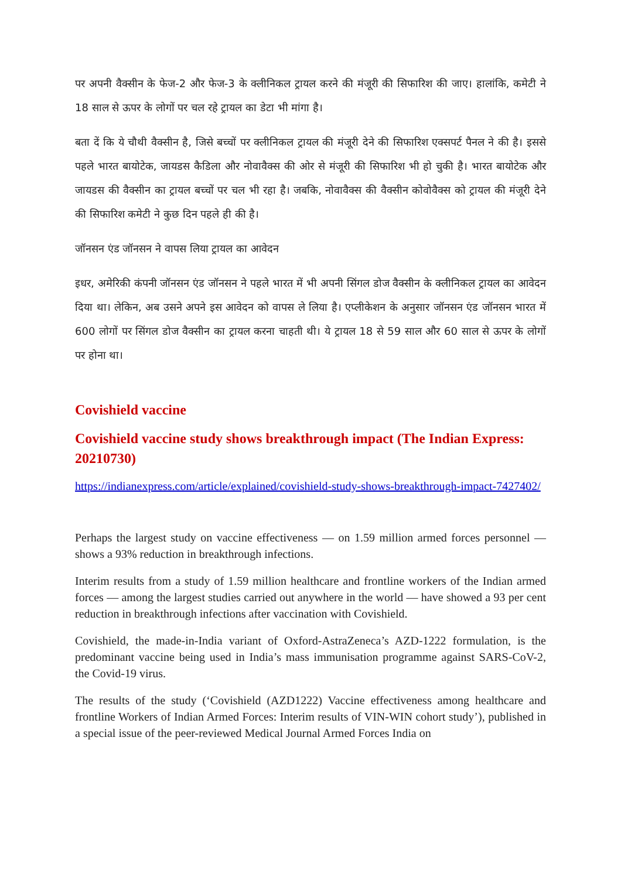पर अपनी वैक्सीन के फेज-2 और फेज-3 के क्लीनिकल ट्रायल करने की मंजूरी की सिफारिश की जाए। हालांकि, कमेटी ने 18 साल से ऊपर के लोगों पर चल रहे ट्रायल का डेटा भी मांगा है।
बता दें कि ये चौथी वैक्सीन है, जिसे बच्चों पर क्लीनिकल ट्रायल की मंजूरी देने की सिफारिश एक्सपर्ट पैनल ने की है। इससे पहले भारत बायोटेक, जायडस कैडिला और नोवावैक्स की ओर से मंजूरी की सिफारिश भी हो चुकी है। भारत बायोटेक और जायडस की वैक्सीन का ट्रायल बच्चों पर चल भी रहा है। जबकि, नोवावैक्स की वैक्सीन कोवोवैक्स को ट्रायल की मंजूरी देने की सिफारिश कमेटी ने कुछ दिन पहले ही की है।
जॉनसन एंड जॉनसन ने वापस लिया ट्रायल का आवेदन
इधर, अमेरिकी कंपनी जॉनसन एंड जॉनसन ने पहले भारत में भी अपनी सिंगल डोज वैक्सीन के क्लीनिकल ट्रायल का आवेदन दिया था। लेकिन, अब उसने अपने इस आवेदन को वापस ले लिया है। एप्लीकेशन के अनुसार जॉनसन एंड जॉनसन भारत में 600 लोगों पर सिंगल डोज वैक्सीन का ट्रायल करना चाहती थी। ये ट्रायल 18 से 59 साल और 60 साल से ऊपर के लोगों पर होना था।
Covishield vaccine
Covishield vaccine study shows breakthrough impact (The Indian Express: 20210730)
https://indianexpress.com/article/explained/covishield-study-shows-breakthrough-impact-7427402/
Perhaps the largest study on vaccine effectiveness — on 1.59 million armed forces personnel — shows a 93% reduction in breakthrough infections.
Interim results from a study of 1.59 million healthcare and frontline workers of the Indian armed forces — among the largest studies carried out anywhere in the world — have showed a 93 per cent reduction in breakthrough infections after vaccination with Covishield.
Covishield, the made-in-India variant of Oxford-AstraZeneca’s AZD-1222 formulation, is the predominant vaccine being used in India’s mass immunisation programme against SARS-CoV-2, the Covid-19 virus.
The results of the study (‘Covishield (AZD1222) Vaccine effectiveness among healthcare and frontline Workers of Indian Armed Forces: Interim results of VIN-WIN cohort study’), published in a special issue of the peer-reviewed Medical Journal Armed Forces India on